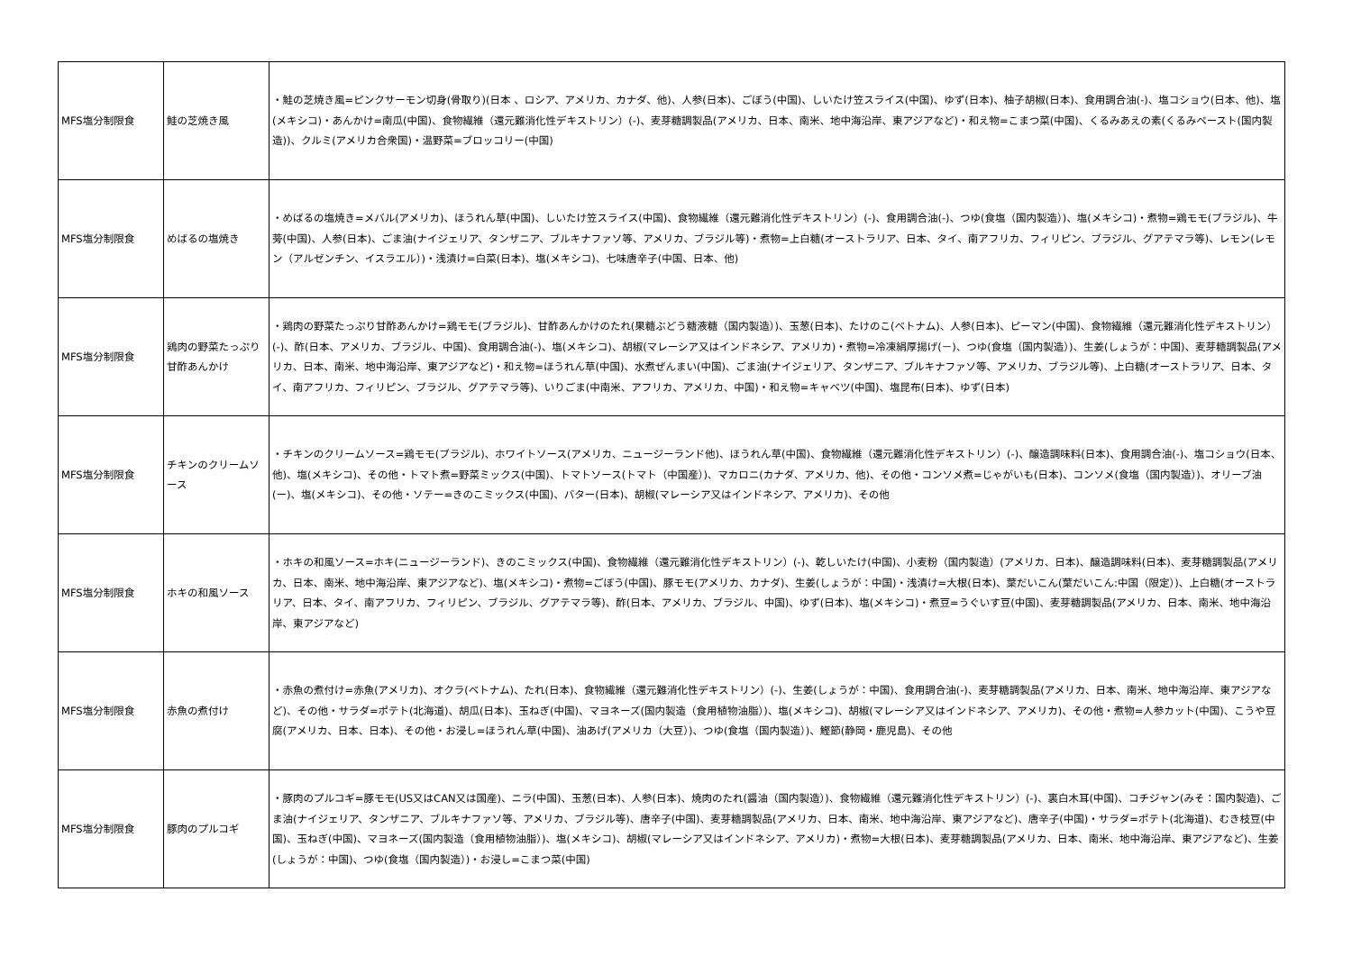| MFS塩分制限食 | 鮭の芝焼き風 | ・鮭の芝焼き風=ピンクサーモン切身(骨取り)(日本 、ロシア、アメリカ、カナダ、他)、人参(日本)、ごぼう(中国)、しいたけ笠スライス(中国)、ゆず(日本)、柚子胡椒(日本)、食用調合油(-)、塩コショウ(日本、他)、塩(メキシコ)・あんかけ=南瓜(中国)、食物繊維（還元難消化性デキストリン）(-)、麦芽糖調製品(アメリカ、日本、南米、地中海沿岸、東アジアなど)・和え物=こまつ菜(中国)、くるみあえの素(くるみペースト(国内製造))、クルミ(アメリカ合衆国)・温野菜=ブロッコリー(中国) |
| MFS塩分制限食 | めばるの塩焼き | ・めばるの塩焼き=メバル(アメリカ)、ほうれん草(中国)、しいたけ笠スライス(中国)、食物繊維（還元難消化性デキストリン）(-)、食用調合油(-)、つゆ(食塩（国内製造）)、塩(メキシコ)・煮物=鶏モモ(ブラジル)、牛蒡(中国)、人参(日本)、ごま油(ナイジェリア、タンザニア、ブルキナファソ等、アメリカ、ブラジル等)・煮物=上白糖(オーストラリア、日本、タイ、南アフリカ、フィリピン、ブラジル、グアテマラ等)、レモン(レモン（アルゼンチン、イスラエル）)・浅漬け=白菜(日本)、塩(メキシコ)、七味唐辛子(中国、日本、他) |
| MFS塩分制限食 | 鶏肉の野菜たっぷり甘酢あんかけ | ・鶏肉の野菜たっぷり甘酢あんかけ=鶏モモ(ブラジル)、甘酢あんかけのたれ(果糖ぶどう糖液糖（国内製造）)、玉葱(日本)、たけのこ(ベトナム)、人参(日本)、ピーマン(中国)、食物繊維（還元難消化性デキストリン）(-)、酢(日本、アメリカ、ブラジル、中国)、食用調合油(-)、塩(メキシコ)、胡椒(マレーシア又はインドネシア、アメリカ)・煮物=冷凍絹厚揚げ(－)、つゆ(食塩（国内製造）)、生姜(しょうが：中国)、麦芽糖調製品(アメリカ、日本、南米、地中海沿岸、東アジアなど)・和え物=ほうれん草(中国)、水煮ぜんまい(中国)、ごま油(ナイジェリア、タンザニア、ブルキナファソ等、アメリカ、ブラジル等)、上白糖(オーストラリア、日本、タイ、南アフリカ、フィリピン、ブラジル、グアテマラ等)、いりごま(中南米、アフリカ、アメリカ、中国)・和え物=キャベツ(中国)、塩昆布(日本)、ゆず(日本) |
| MFS塩分制限食 | チキンのクリームソース | ・チキンのクリームソース=鶏モモ(ブラジル)、ホワイトソース(アメリカ、ニュージーランド他)、ほうれん草(中国)、食物繊維（還元難消化性デキストリン）(-)、醸造調味料(日本)、食用調合油(-)、塩コショウ(日本、他)、塩(メキシコ)、その他・トマト煮=野菜ミックス(中国)、トマトソース(トマト（中国産）)、マカロニ(カナダ、アメリカ、他)、その他・コンソメ煮=じゃがいも(日本)、コンソメ(食塩（国内製造）)、オリーブ油(ー)、塩(メキシコ)、その他・ソテー=きのこミックス(中国)、バター(日本)、胡椒(マレーシア又はインドネシア、アメリカ)、その他 |
| MFS塩分制限食 | ホキの和風ソース | ・ホキの和風ソース=ホキ(ニュージーランド)、きのこミックス(中国)、食物繊維（還元難消化性デキストリン）(-)、乾しいたけ(中国)、小麦粉（国内製造）(アメリカ、日本)、醸造調味料(日本)、麦芽糖調製品(アメリカ、日本、南米、地中海沿岸、東アジアなど)、塩(メキシコ)・煮物=ごぼう(中国)、豚モモ(アメリカ、カナダ)、生姜(しょうが：中国)・浅漬け=大根(日本)、葉だいこん(葉だいこん:中国（限定）)、上白糖(オーストラリア、日本、タイ、南アフリカ、フィリピン、ブラジル、グアテマラ等)、酢(日本、アメリカ、ブラジル、中国)、ゆず(日本)、塩(メキシコ)・煮豆=うぐいす豆(中国)、麦芽糖調製品(アメリカ、日本、南米、地中海沿岸、東アジアなど) |
| MFS塩分制限食 | 赤魚の煮付け | ・赤魚の煮付け=赤魚(アメリカ)、オクラ(ベトナム)、たれ(日本)、食物繊維（還元難消化性デキストリン）(-)、生姜(しょうが：中国)、食用調合油(-)、麦芽糖調製品(アメリカ、日本、南米、地中海沿岸、東アジアなど)、その他・サラダ=ポテト(北海道)、胡瓜(日本)、玉ねぎ(中国)、マヨネーズ(国内製造（食用植物油脂）)、塩(メキシコ)、胡椒(マレーシア又はインドネシア、アメリカ)、その他・煮物=人参カット(中国)、こうや豆腐(アメリカ、日本、日本)、その他・お浸し=ほうれん草(中国)、油あげ(アメリカ（大豆）)、つゆ(食塩（国内製造）)、鰹節(静岡・鹿児島)、その他 |
| MFS塩分制限食 | 豚肉のプルコギ | ・豚肉のプルコギ=豚モモ(US又はCAN又は国産)、ニラ(中国)、玉葱(日本)、人参(日本)、焼肉のたれ(醤油（国内製造）)、食物繊維（還元難消化性デキストリン）(-)、裏白木耳(中国)、コチジャン(みそ：国内製造)、ごま油(ナイジェリア、タンザニア、ブルキナファソ等、アメリカ、ブラジル等)、唐辛子(中国)、麦芽糖調製品(アメリカ、日本、南米、地中海沿岸、東アジアなど)、唐辛子(中国)・サラダ=ポテト(北海道)、むき枝豆(中国)、玉ねぎ(中国)、マヨネーズ(国内製造（食用植物油脂）)、塩(メキシコ)、胡椒(マレーシア又はインドネシア、アメリカ)・煮物=大根(日本)、麦芽糖調製品(アメリカ、日本、南米、地中海沿岸、東アジアなど)、生姜(しょうが：中国)、つゆ(食塩（国内製造）)・お浸し=こまつ菜(中国) |